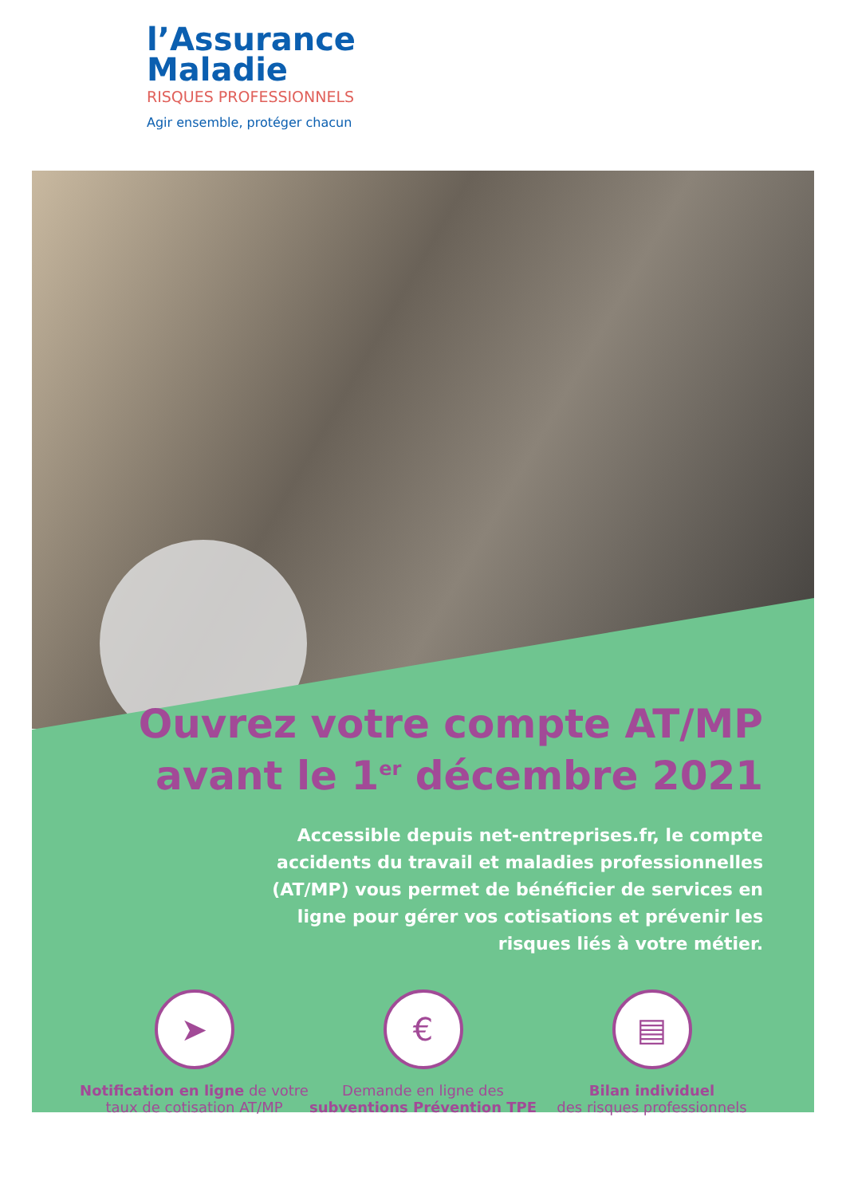l’Assurance
Maladie
RISQUES PROFESSIONNELS
Agir ensemble, protéger chacun
Ouvrez votre compte AT/MP
avant le 1<sup>er</sup> décembre 2021
Accessible depuis net-entreprises.fr, le compte accidents du travail et maladies professionnelles (AT/MP) vous permet de bénéficier de services en ligne pour gérer vos cotisations et prévenir les risques liés à votre métier.
➤
Notification en ligne de votre
taux de cotisation AT/MP
€
Demande en ligne des
subventions Prévention TPE
▤
Bilan individuel
des risques professionnels